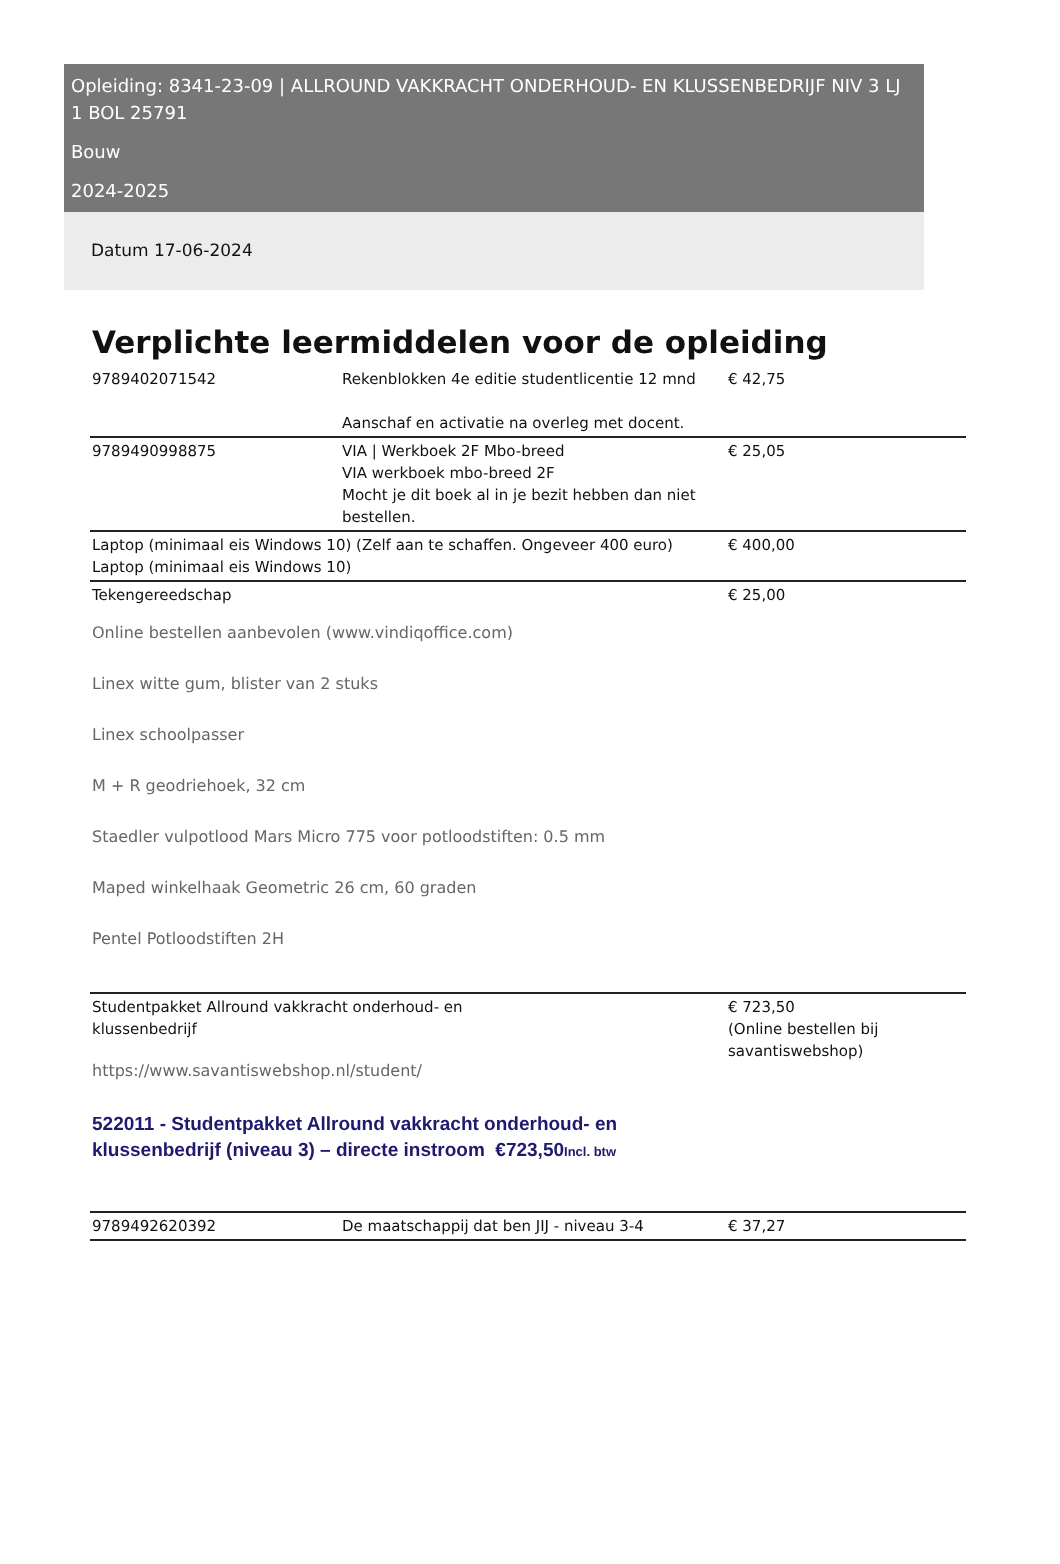Opleiding: 8341-23-09 | ALLROUND VAKKRACHT ONDERHOUD- EN KLUSSENBEDRIJF NIV 3 LJ 1 BOL 25791
Bouw
2024-2025
Datum 17-06-2024
Verplichte leermiddelen voor de opleiding
| 9789402071542 | Rekenblokken 4e editie studentlicentie 12 mnd Aanschaf en activatie na overleg met docent. | € 42,75 |
| 9789490998875 | VIA / Werkboek 2F Mbo-breed VIA werkboek mbo-breed 2F Mocht je dit boek al in je bezit hebben dan niet bestellen. | € 25,05 |
| Laptop (minimaal eis Windows 10) (Zelf aan te schaffen. Ongeveer 400 euro) Laptop (minimaal eis Windows 10) | | € 400,00 |
| Tekengereedschap Online bestellen aanbevolen (www.vindiqoffice.com) Linex witte gum, blister van 2 stuks Linex schoolpasser M + R geodriehoek, 32 cm Staedler vulpotlood Mars Micro 775 voor potloodstiften: 0.5 mm Maped winkelhaak Geometric 26 cm, 60 graden Pentel Potloodstiften 2H | | € 25,00 |
| Studentpakket Allround vakkracht onderhoud- en klussenbedrijf https://www.savantiswebshop.nl/student/ 522011 - Studentpakket Allround vakkracht onderhoud- en klussenbedrijf (niveau 3) – directe instroom €723,50 Incl. btw | | € 723,50 (Online bestellen bij savantiswebshop) |
| 9789492620392 | De maatschappij dat ben JIJ - niveau 3-4 | € 37,27 |